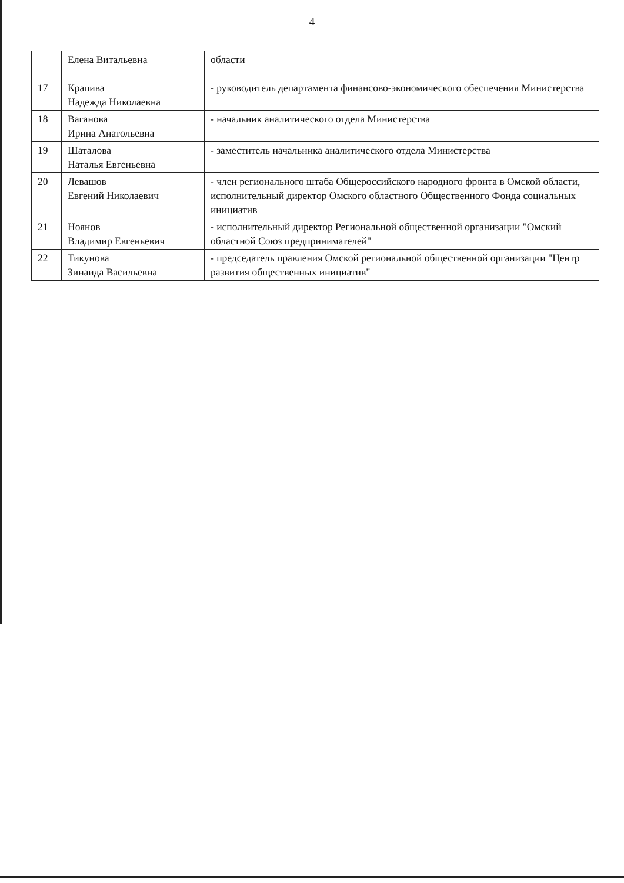4
| | Елена Витальевна | области |
| 17 | Крапива Надежда Николаевна | - руководитель департамента финансово-экономического обеспечения Министерства |
| 18 | Ваганова Ирина Анатольевна | - начальник аналитического отдела Министерства |
| 19 | Шаталова Наталья Евгеньевна | - заместитель начальника аналитического отдела Министерства |
| 20 | Левашов Евгений Николаевич | - член регионального штаба Общероссийского народного фронта в Омской области, исполнительный директор Омского областного Общественного Фонда социальных инициатив |
| 21 | Ноянов Владимир Евгеньевич | - исполнительный директор Региональной общественной организации "Омский областной Союз предпринимателей" |
| 22 | Тикунова Зинаида Васильевна | - председатель правления Омской региональной общественной организации "Центр развития общественных инициатив" |